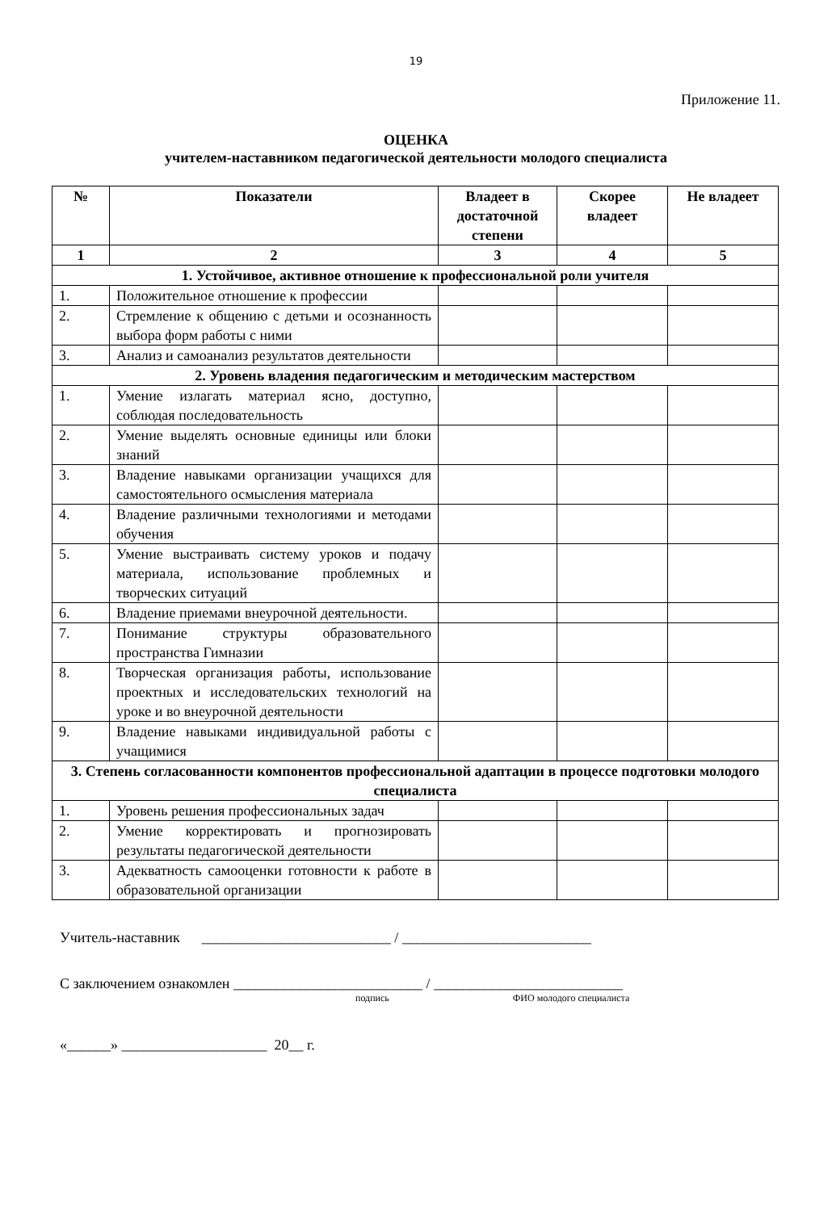19
Приложение 11.
ОЦЕНКА
учителем-наставником педагогической деятельности молодого специалиста
| № | Показатели | Владеет в достаточной степени | Скорее владеет | Не владеет |
| --- | --- | --- | --- | --- |
| 1 | 2 | 3 | 4 | 5 |
| 1. Устойчивое, активное отношение к профессиональной роли учителя | | | | |
| 1. | Положительное отношение к профессии | | | |
| 2. | Стремление к общению с детьми и осознанность выбора форм работы с ними | | | |
| 3. | Анализ и самоанализ результатов деятельности | | | |
| 2. Уровень владения педагогическим и методическим мастерством | | | | |
| 1. | Умение излагать материал ясно, доступно, соблюдая последовательность | | | |
| 2. | Умение выделять основные единицы или блоки знаний | | | |
| 3. | Владение навыками организации учащихся для самостоятельного осмысления материала | | | |
| 4. | Владение различными технологиями и методами обучения | | | |
| 5. | Умение выстраивать систему уроков и подачу материала, использование проблемных и творческих ситуаций | | | |
| 6. | Владение приемами внеурочной деятельности. | | | |
| 7. | Понимание структуры образовательного пространства Гимназии | | | |
| 8. | Творческая организация работы, использование проектных и исследовательских технологий на уроке и во внеурочной деятельности | | | |
| 9. | Владение навыками индивидуальной работы с учащимися | | | |
| 3. Степень согласованности компонентов профессиональной адаптации в процессе подготовки молодого специалиста | | | | |
| 1. | Уровень решения профессиональных задач | | | |
| 2. | Умение корректировать и прогнозировать результаты педагогической деятельности | | | |
| 3. | Адекватность самооценки готовности к работе в образовательной организации | | | |
Учитель-наставник __________________________ / __________________________
С заключением ознакомлен __________________________ / __________________________
подпись ФИО молодого специалиста
«______» ____________________ 20__ г.